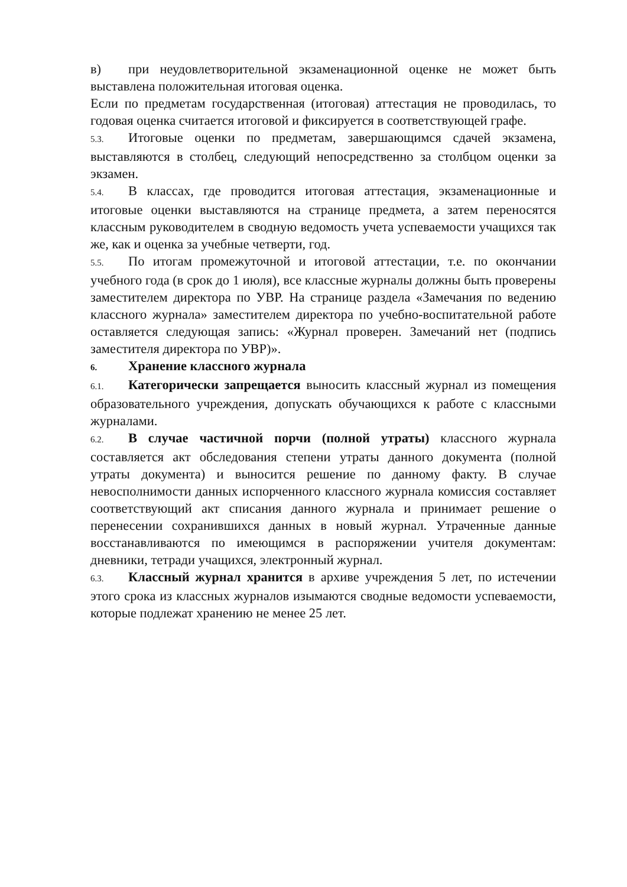в) при неудовлетворительной экзаменационной оценке не может быть выставлена положительная итоговая оценка.
Если по предметам государственная (итоговая) аттестация не проводилась, то годовая оценка считается итоговой и фиксируется в соответствующей графе.
5.3. Итоговые оценки по предметам, завершающимся сдачей экзамена, выставляются в столбец, следующий непосредственно за столбцом оценки за экзамен.
5.4. В классах, где проводится итоговая аттестация, экзаменационные и итоговые оценки выставляются на странице предмета, а затем переносятся классным руководителем в сводную ведомость учета успеваемости учащихся так же, как и оценка за учебные четверти, год.
5.5. По итогам промежуточной и итоговой аттестации, т.е. по окончании учебного года (в срок до 1 июля), все классные журналы должны быть проверены заместителем директора по УВР. На странице раздела «Замечания по ведению классного журнала» заместителем директора по учебно-воспитательной работе оставляется следующая запись: «Журнал проверен. Замечаний нет (подпись заместителя директора по УВР)».
6. Хранение классного журнала
6.1. Категорически запрещается выносить классный журнал из помещения образовательного учреждения, допускать обучающихся к работе с классными журналами.
6.2. В случае частичной порчи (полной утраты) классного журнала составляется акт обследования степени утраты данного документа (полной утраты документа) и выносится решение по данному факту. В случае невосполнимости данных испорченного классного журнала комиссия составляет соответствующий акт списания данного журнала и принимает решение о перенесении сохранившихся данных в новый журнал. Утраченные данные восстанавливаются по имеющимся в распоряжении учителя документам: дневники, тетради учащихся, электронный журнал.
6.3. Классный журнал хранится в архиве учреждения 5 лет, по истечении этого срока из классных журналов изымаются сводные ведомости успеваемости, которые подлежат хранению не менее 25 лет.